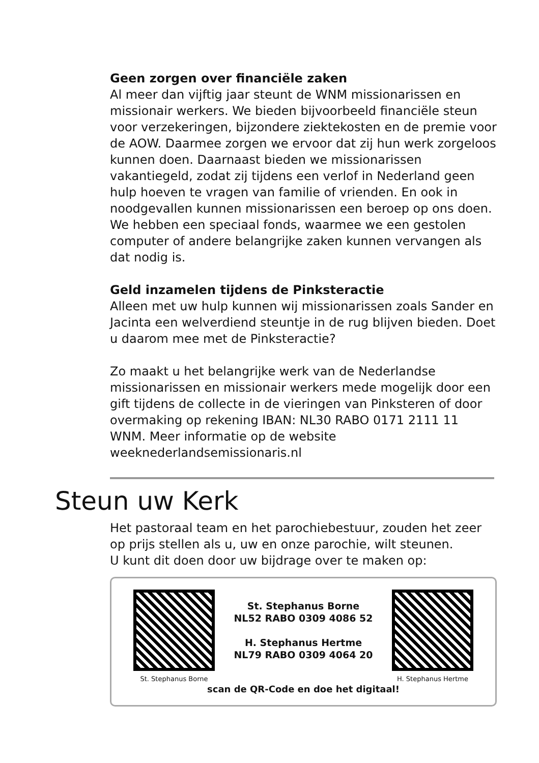Geen zorgen over financiële zaken
Al meer dan vijftig jaar steunt de WNM missionarissen en missionair werkers. We bieden bijvoorbeeld financiële steun voor verzekeringen, bijzondere ziektekosten en de premie voor de AOW. Daarmee zorgen we ervoor dat zij hun werk zorgeloos kunnen doen. Daarnaast bieden we missionarissen vakantiegeld, zodat zij tijdens een verlof in Nederland geen hulp hoeven te vragen van familie of vrienden. En ook in noodgevallen kunnen missionarissen een beroep op ons doen. We hebben een speciaal fonds, waarmee we een gestolen computer of andere belangrijke zaken kunnen vervangen als dat nodig is.
Geld inzamelen tijdens de Pinksteractie
Alleen met uw hulp kunnen wij missionarissen zoals Sander en Jacinta een welverdiend steuntje in de rug blijven bieden. Doet u daarom mee met de Pinksteractie?
Zo maakt u het belangrijke werk van de Nederlandse missionarissen en missionair werkers mede mogelijk door een gift tijdens de collecte in de vieringen van Pinksteren of door overmaking op rekening IBAN: NL30 RABO 0171 2111 11 WNM. Meer informatie op de website weeknederlandsemissionaris.nl
Steun uw Kerk
Het pastoraal team en het parochiebestuur, zouden het zeer op prijs stellen als u, uw en onze parochie, wilt steunen.
U kunt dit doen door uw bijdrage over te maken op:
St. Stephanus Borne
St. Stephanus Borne
NL52 RABO 0309 4086 52
H. Stephanus Hertme
NL79 RABO 0309 4064 20
H. Stephanus Hertme
scan de QR-Code en doe het digitaal!